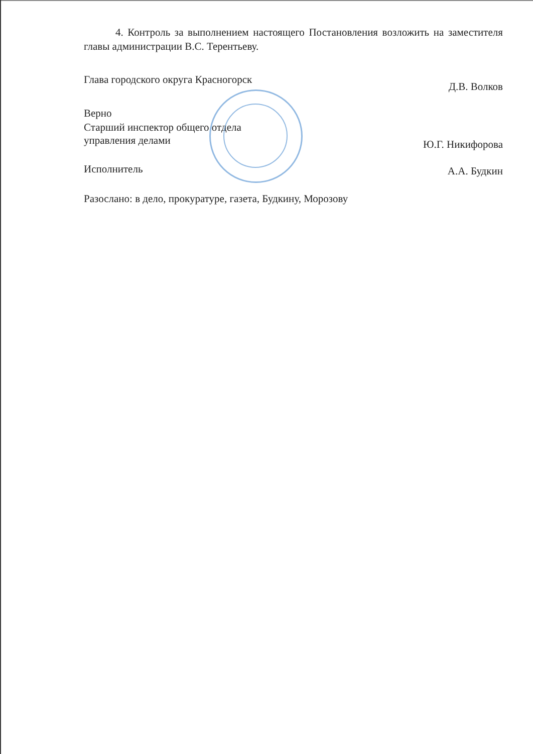4. Контроль за выполнением настоящего Постановления возложить на заместителя главы администрации В.С. Терентьеву.
Глава городского округа Красногорск Д.В. Волков
Верно
Старший инспектор общего отдела
управления делами Ю.Г. Никифорова
Исполнитель А.А. Будкин
Разослано: в дело, прокуратуре, газета, Будкину, Морозову